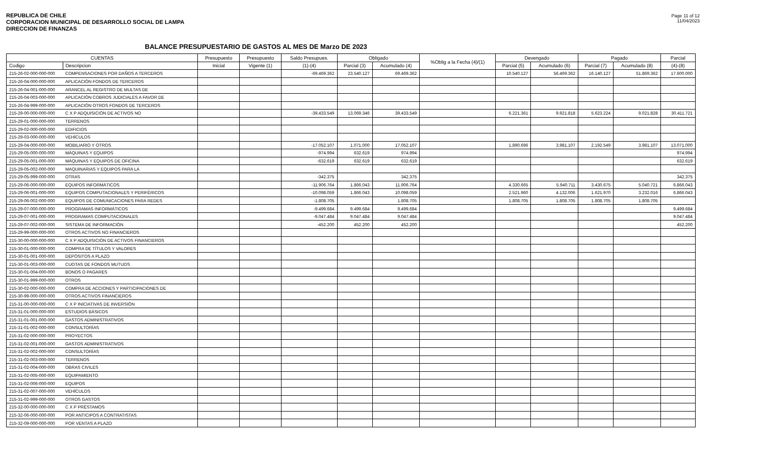REPUBLICA DE CHILE
CORPORACION MUNICIPAL DE DESARROLLO SOCIAL DE LAMPA
DIRECCION DE FINANZAS
Page 11 of 12
11/04/2023
BALANCE PRESUPUESTARIO DE GASTOS AL MES DE Marzo DE 2023
| CUENTAS | | Presupuesto | Presupuesto | Saldo Presupues. | Obligado | | %Oblig a la Fecha (4)/(1) | Devengado | | Pagado | | Parcial |
| --- | --- | --- | --- | --- | --- | --- | --- | --- | --- | --- | --- | --- |
| Codigo | Descripcion | Inicial | Vigente (1) | (1)-(4) | Parcial (3) | Acumulado (4) | | Parcial (5) | Acumulado (6) | Parcial (7) | Acumulado (8) | (4)-(8) |
| 215-26-02-000-000-000 | COMPENSACIONES POR DAÑOS A TERCEROS | | | -69.469.362 | 23.540.127 | 69.469.362 | | 10.540.127 | 56.469.362 | 16.140.127 | 51.869.362 | 17.600.000 |
| 215-26-04-000-000-000 | APLICACIÓN FONDOS DE TERCEROS | | | | | | | | | | | |
| 215-26-04-001-000-000 | ARANCEL AL REGISTRO DE MULTAS DE | | | | | | | | | | | |
| 215-26-04-003-000-000 | APLICACIÓN COBROS JUDICIALES A FAVOR DE | | | | | | | | | | | |
| 215-26-04-999-000-000 | APLICACIÓN OTROS FONDOS DE TERCEROS | | | | | | | | | | | |
| 215-29-00-000-000-000 | C X P ADQUISICIÓN DE ACTIVOS NO | | | -39.433.549 | 13.069.346 | 39.433.549 | | 6.221.361 | 9.921.818 | 5.623.224 | 9.021.828 | 30.411.721 |
| 215-29-01-000-000-000 | TERRENOS | | | | | | | | | | | |
| 215-29-02-000-000-000 | EDIFICIOS | | | | | | | | | | | |
| 215-29-03-000-000-000 | VEHÍCULOS | | | | | | | | | | | |
| 215-29-04-000-000-000 | MOBILIARIO Y OTROS | | | -17.052.107 | 1.071.000 | 17.052.107 | | 1.890.696 | 3.981.107 | 2.192.549 | 3.981.107 | 13.071.000 |
| 215-29-05-000-000-000 | MÁQUINAS Y EQUIPOS | | | -974.994 | 632.619 | 974.994 | | | | | | 974.994 |
| 215-29-05-001-000-000 | MÁQUINAS Y EQUIPOS DE OFICINA | | | -632.619 | 632.619 | 632.619 | | | | | | 632.619 |
| 215-29-05-002-000-000 | MAQUINARIAS Y EQUIPOS PARA LA | | | | | | | | | | | |
| 215-29-05-999-000-000 | OTRAS | | | -342.375 | | 342.375 | | | | | | 342.375 |
| 215-29-06-000-000-000 | EQUIPOS INFORMÁTICOS | | | -11.906.764 | 1.866.043 | 11.906.764 | | 4.330.665 | 5.940.711 | 3.430.675 | 5.040.721 | 6.866.043 |
| 215-29-06-001-000-000 | EQUIPOS COMPUTACIONALES Y PERIFÉRICOS | | | -10.098.059 | 1.866.043 | 10.098.059 | | 2.521.960 | 4.132.006 | 1.621.970 | 3.232.016 | 6.866.043 |
| 215-29-06-002-000-000 | EQUIPOS DE COMUNICACIONES PARA REDES | | | -1.808.705 | | 1.808.705 | | 1.808.705 | 1.808.705 | 1.808.705 | 1.808.705 | |
| 215-29-07-000-000-000 | PROGRAMAS INFORMÁTICOS | | | -9.499.684 | 9.499.684 | 9.499.684 | | | | | | 9.499.684 |
| 215-29-07-001-000-000 | PROGRAMAS COMPUTACIONALES | | | -9.047.484 | 9.047.484 | 9.047.484 | | | | | | 9.047.484 |
| 215-29-07-002-000-000 | SISTEMA DE INFORMACIÓN | | | -452.200 | 452.200 | 452.200 | | | | | | 452.200 |
| 215-29-99-000-000-000 | OTROS ACTIVOS NO FINANCIEROS | | | | | | | | | | | |
| 215-30-00-000-000-000 | C X P ADQUISICIÓN DE ACTIVOS FINANCIEROS | | | | | | | | | | | |
| 215-30-01-000-000-000 | COMPRA DE TÍTULOS Y VALORES | | | | | | | | | | | |
| 215-30-01-001-000-000 | DEPÓSITOS A PLAZO | | | | | | | | | | | |
| 215-30-01-003-000-000 | CUOTAS DE FONDOS MUTUOS | | | | | | | | | | | |
| 215-30-01-004-000-000 | BONOS O PAGARES | | | | | | | | | | | |
| 215-30-01-999-000-000 | OTROS | | | | | | | | | | | |
| 215-30-02-000-000-000 | COMPRA DE ACCIONES Y PARTICIPACIONES DE | | | | | | | | | | | |
| 215-30-99-000-000-000 | OTROS ACTIVOS FINANCIEROS | | | | | | | | | | | |
| 215-31-00-000-000-000 | C X P INICIATIVAS DE INVERSIÓN | | | | | | | | | | | |
| 215-31-01-000-000-000 | ESTUDIOS BÁSICOS | | | | | | | | | | | |
| 215-31-01-001-000-000 | GASTOS ADMINISTRATIVOS | | | | | | | | | | | |
| 215-31-01-002-000-000 | CONSULTORÍAS | | | | | | | | | | | |
| 215-31-02-000-000-000 | PROYECTOS | | | | | | | | | | | |
| 215-31-02-001-000-000 | GASTOS ADMINISTRATIVOS | | | | | | | | | | | |
| 215-31-02-002-000-000 | CONSULTORÍAS | | | | | | | | | | | |
| 215-31-02-003-000-000 | TERRENOS | | | | | | | | | | | |
| 215-31-02-004-000-000 | OBRAS CIVILES | | | | | | | | | | | |
| 215-31-02-005-000-000 | EQUIPAMIENTO | | | | | | | | | | | |
| 215-31-02-006-000-000 | EQUIPOS | | | | | | | | | | | |
| 215-31-02-007-000-000 | VEHÍCULOS | | | | | | | | | | | |
| 215-31-02-999-000-000 | OTROS GASTOS | | | | | | | | | | | |
| 215-32-00-000-000-000 | C X P PRÉSTAMOS | | | | | | | | | | | |
| 215-32-06-000-000-000 | POR ANTICIPOS A CONTRATISTAS | | | | | | | | | | | |
| 215-32-09-000-000-000 | POR VENTAS A PLAZO | | | | | | | | | | | |